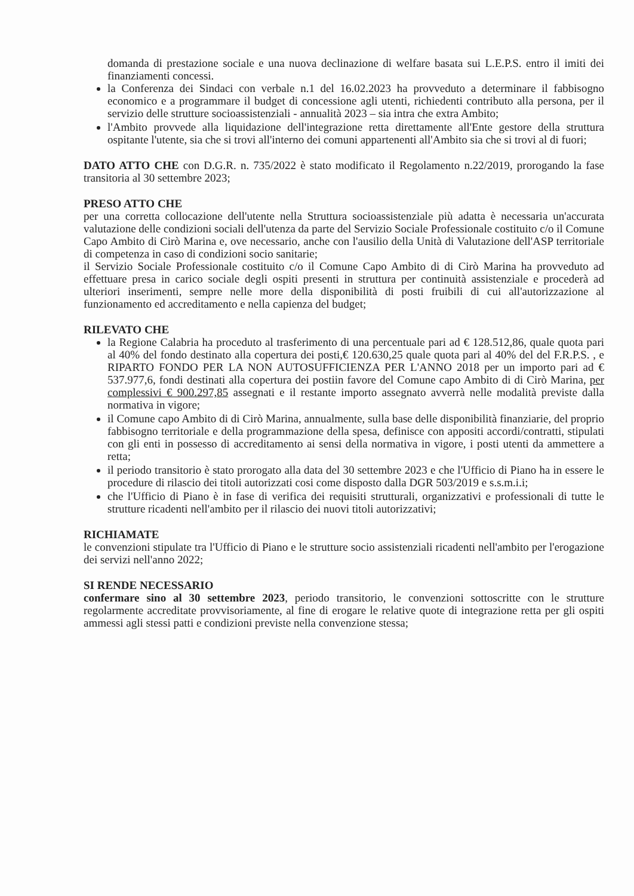domanda di prestazione sociale e una nuova declinazione di welfare basata sui L.E.P.S. entro il imiti dei finanziamenti concessi.
la Conferenza dei Sindaci con verbale n.1 del 16.02.2023 ha provveduto a determinare il fabbisogno economico e a programmare il budget di concessione agli utenti, richiedenti contributo alla persona, per il servizio delle strutture socioassistenziali - annualità 2023 – sia intra che extra Ambito;
l'Ambito provvede alla liquidazione dell'integrazione retta direttamente all'Ente gestore della struttura ospitante l'utente, sia che si trovi all'interno dei comuni appartenenti all'Ambito sia che si trovi al di fuori;
DATO ATTO CHE con D.G.R. n. 735/2022 è stato modificato il Regolamento n.22/2019, prorogando la fase transitoria al 30 settembre 2023;
PRESO ATTO CHE
per una corretta collocazione dell'utente nella Struttura socioassistenziale più adatta è necessaria un'accurata valutazione delle condizioni sociali dell'utenza da parte del Servizio Sociale Professionale costituito c/o il Comune Capo Ambito di Cirò Marina e, ove necessario, anche con l'ausilio della Unità di Valutazione dell'ASP territoriale di competenza in caso di condizioni socio sanitarie;
il Servizio Sociale Professionale costituito c/o il Comune Capo Ambito di di Cirò Marina ha provveduto ad effettuare presa in carico sociale degli ospiti presenti in struttura per continuità assistenziale e procederà ad ulteriori inserimenti, sempre nelle more della disponibilità di posti fruibili di cui all'autorizzazione al funzionamento ed accreditamento e nella capienza del budget;
RILEVATO CHE
la Regione Calabria ha proceduto al trasferimento di una percentuale pari ad € 128.512,86, quale quota pari al 40% del fondo destinato alla copertura dei posti,€ 120.630,25 quale quota pari al 40% del del F.R.P.S. , e RIPARTO FONDO PER LA NON AUTOSUFFICIENZA PER L'ANNO 2018 per un importo pari ad € 537.977,6, fondi destinati alla copertura dei postiin favore del Comune capo Ambito di di Cirò Marina, per complessivi € 900.297,85 assegnati e il restante importo assegnato avverrà nelle modalità previste dalla normativa in vigore;
il Comune capo Ambito di di Cirò Marina, annualmente, sulla base delle disponibilità finanziarie, del proprio fabbisogno territoriale e della programmazione della spesa, definisce con appositi accordi/contratti, stipulati con gli enti in possesso di accreditamento ai sensi della normativa in vigore, i posti utenti da ammettere a retta;
il periodo transitorio è stato prorogato alla data del 30 settembre 2023 e che l'Ufficio di Piano ha in essere le procedure di rilascio dei titoli autorizzati cosi come disposto dalla DGR 503/2019 e s.s.m.i.i;
che l'Ufficio di Piano è in fase di verifica dei requisiti strutturali, organizzativi e professionali di tutte le strutture ricadenti nell'ambito per il rilascio dei nuovi titoli autorizzativi;
RICHIAMATE
le convenzioni stipulate tra l'Ufficio di Piano e le strutture socio assistenziali ricadenti nell'ambito per l'erogazione dei servizi nell'anno 2022;
SI RENDE NECESSARIO
confermare sino al 30 settembre 2023, periodo transitorio, le convenzioni sottoscritte con le strutture regolarmente accreditate provvisoriamente, al fine di erogare le relative quote di integrazione retta per gli ospiti ammessi agli stessi patti e condizioni previste nella convenzione stessa;